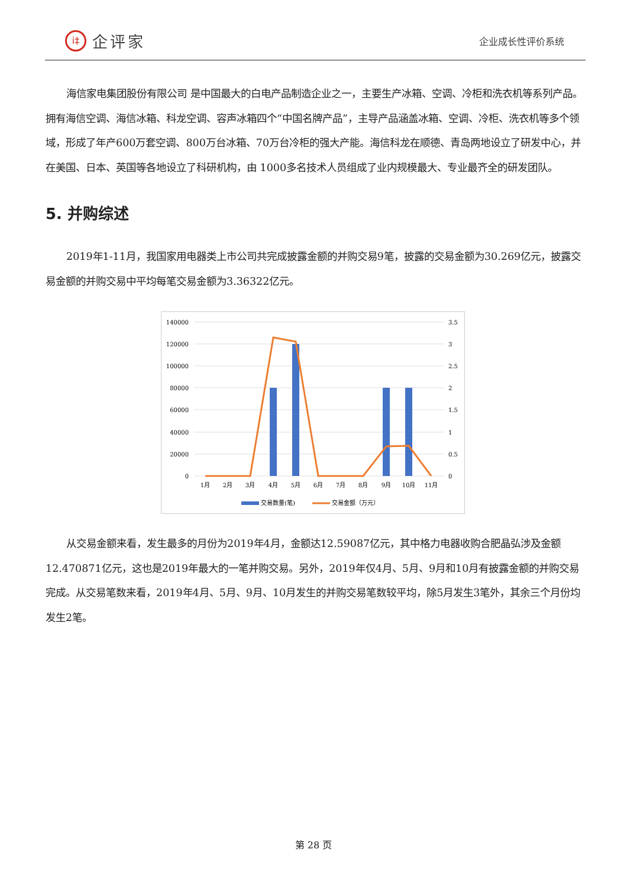i‡
企评家
企业成长性评价系统
海信家电集团股份有限公司 是中国最大的白电产品制造企业之一，主要生产冰箱、空调、冷柜和洗衣机等系列产品。拥有海信空调、海信冰箱、科龙空调、容声冰箱四个“中国名牌产品”，主导产品涵盖冰箱、空调、冷柜、洗衣机等多个领域，形成了年产600万套空调、800万台冰箱、70万台冷柜的强大产能。海信科龙在顺德、青岛两地设立了研发中心，并在美国、日本、英国等各地设立了科研机构，由 1000多名技术人员组成了业内规模最大、专业最齐全的研发团队。
5. 并购综述
2019年1-11月，我国家用电器类上市公司共完成披露金额的并购交易9笔，披露的交易金额为30.269亿元，披露交易金额的并购交易中平均每笔交易金额为3.36322亿元。
140000
120000
100000
80000
60000
40000
20000
0
3.5
3
2.5
2
1.5
1
0.5
0
1月
2月
3月
4月
5月
6月
7月
8月
9月
10月
11月
交易数量(笔)
交易金额（万元）
从交易金额来看，发生最多的月份为2019年4月，金额达12.59087亿元，其中格力电器收购合肥晶弘涉及金额12.470871亿元，这也是2019年最大的一笔并购交易。另外，2019年仅4月、5月、9月和10月有披露金额的并购交易完成。从交易笔数来看，2019年4月、5月、9月、10月发生的并购交易笔数较平均，除5月发生3笔外，其余三个月份均发生2笔。
第 28 页